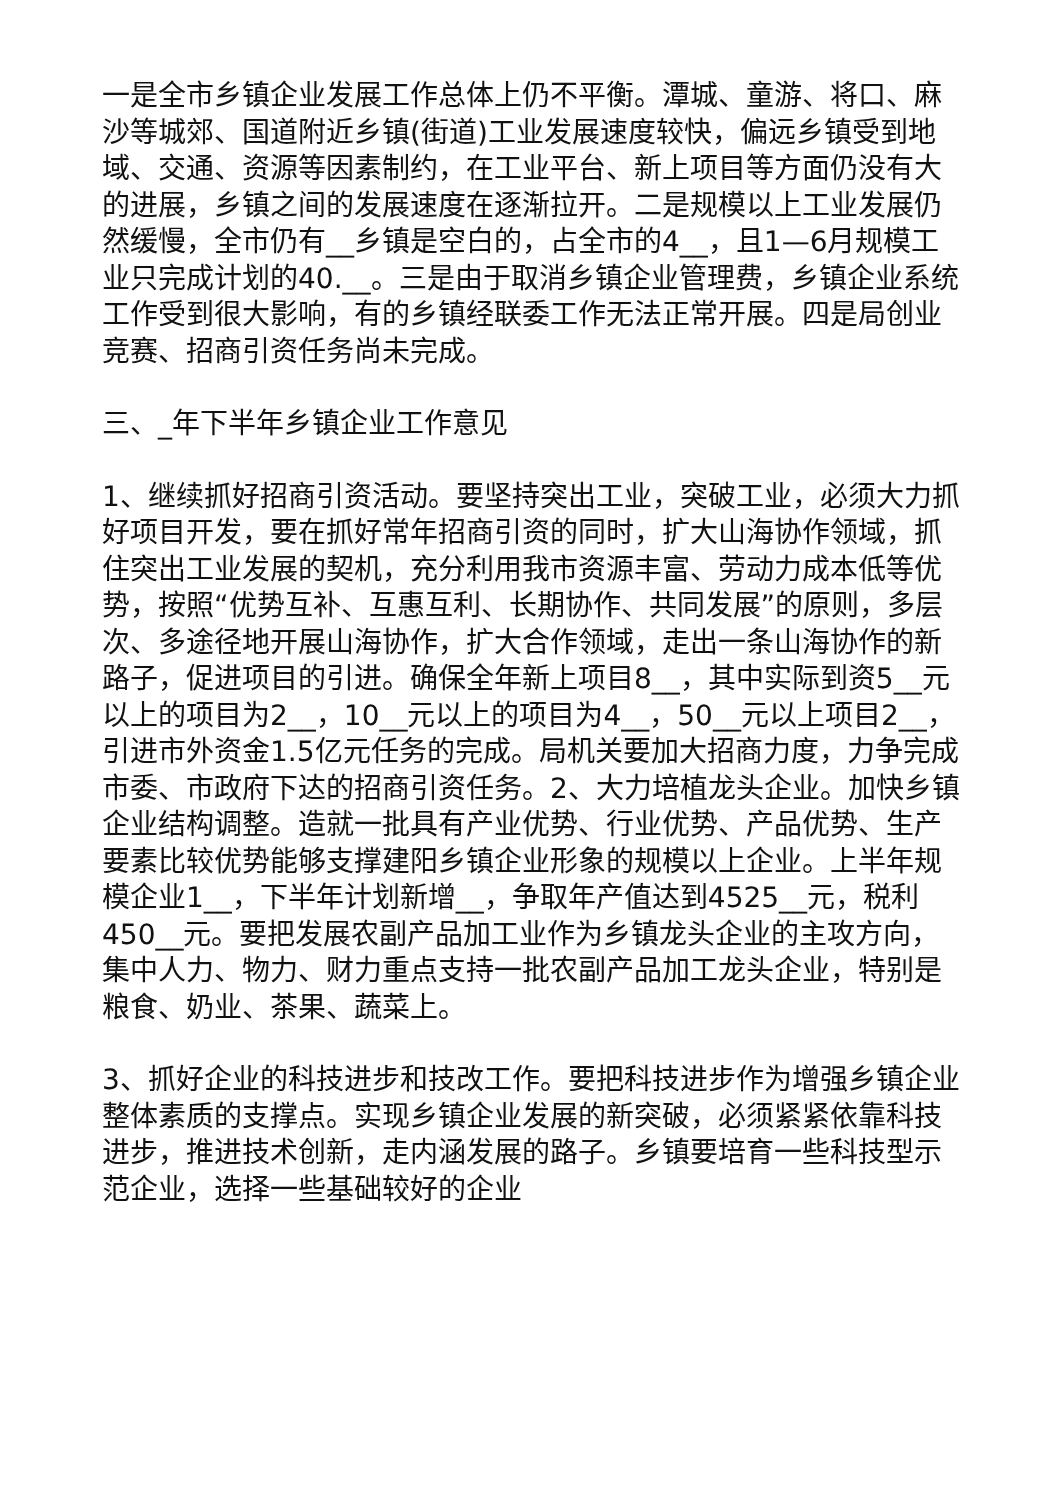一是全市乡镇企业发展工作总体上仍不平衡。潭城、童游、将口、麻沙等城郊、国道附近乡镇(街道)工业发展速度较快，偏远乡镇受到地域、交通、资源等因素制约，在工业平台、新上项目等方面仍没有大的进展，乡镇之间的发展速度在逐渐拉开。二是规模以上工业发展仍然缓慢，全市仍有__乡镇是空白的，占全市的4__，且1—6月规模工业只完成计划的40.__。三是由于取消乡镇企业管理费，乡镇企业系统工作受到很大影响，有的乡镇经联委工作无法正常开展。四是局创业竞赛、招商引资任务尚未完成。
三、_年下半年乡镇企业工作意见
1、继续抓好招商引资活动。要坚持突出工业，突破工业，必须大力抓好项目开发，要在抓好常年招商引资的同时，扩大山海协作领域，抓住突出工业发展的契机，充分利用我市资源丰富、劳动力成本低等优势，按照“优势互补、互惠互利、长期协作、共同发展”的原则，多层次、多途径地开展山海协作，扩大合作领域，走出一条山海协作的新路子，促进项目的引进。确保全年新上项目8__，其中实际到资5__元以上的项目为2__，10__元以上的项目为4__，50__元以上项目2__，引进市外资金1.5亿元任务的完成。局机关要加大招商力度，力争完成市委、市政府下达的招商引资任务。2、大力培植龙头企业。加快乡镇企业结构调整。造就一批具有产业优势、行业优势、产品优势、生产要素比较优势能够支撑建阳乡镇企业形象的规模以上企业。上半年规模企业1__，下半年计划新增__，争取年产值达到4525__元，税利450__元。要把发展农副产品加工业作为乡镇龙头企业的主攻方向，集中人力、物力、财力重点支持一批农副产品加工龙头企业，特别是粮食、奶业、茶果、蔬菜上。
3、抓好企业的科技进步和技改工作。要把科技进步作为增强乡镇企业整体素质的支撑点。实现乡镇企业发展的新突破，必须紧紧依靠科技进步，推进技术创新，走内涵发展的路子。乡镇要培育一些科技型示范企业，选择一些基础较好的企业